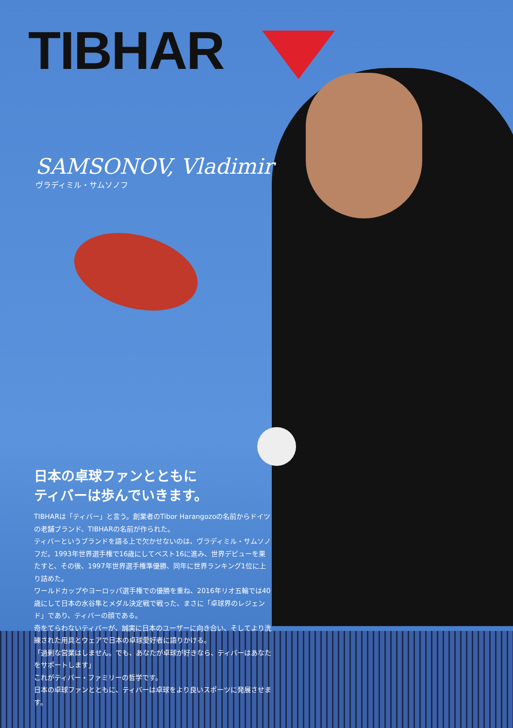TIBHAR
SAMSONOV, Vladimir
ヴラディミル・サムソノフ
日本の卓球ファンとともに
ティバーは歩んでいきます。
TIBHARは「ティバー」と言う。創業者のTibor Harangozoの名前からドイツの老舗ブランド、TIBHARの名前が作られた。
ティバーというブランドを語る上で欠かせないのは、ヴラディミル・サムソノフだ。1993年世界選手権で16歳にしてベスト16に進み、世界デビューを果たすと、その後、1997年世界選手権準優勝、同年に世界ランキング1位に上り詰めた。
ワールドカップやヨーロッパ選手権での優勝を重ね、2016年リオ五輪では40歳にして日本の水谷隼とメダル決定戦で戦った、まさに「卓球界のレジェンド」であり、ティバーの顔である。
奇をてらわないティバーが、誠実に日本のユーザーに向き合い、そしてより洗練された用具とウェアで日本の卓球愛好者に語りかける。
「過剰な営業はしません。でも、あなたが卓球が好きなら、ティバーはあなたをサポートします」
これがティバー・ファミリーの哲学です。
日本の卓球ファンとともに、ティバーは卓球をより良いスポーツに発展させます。